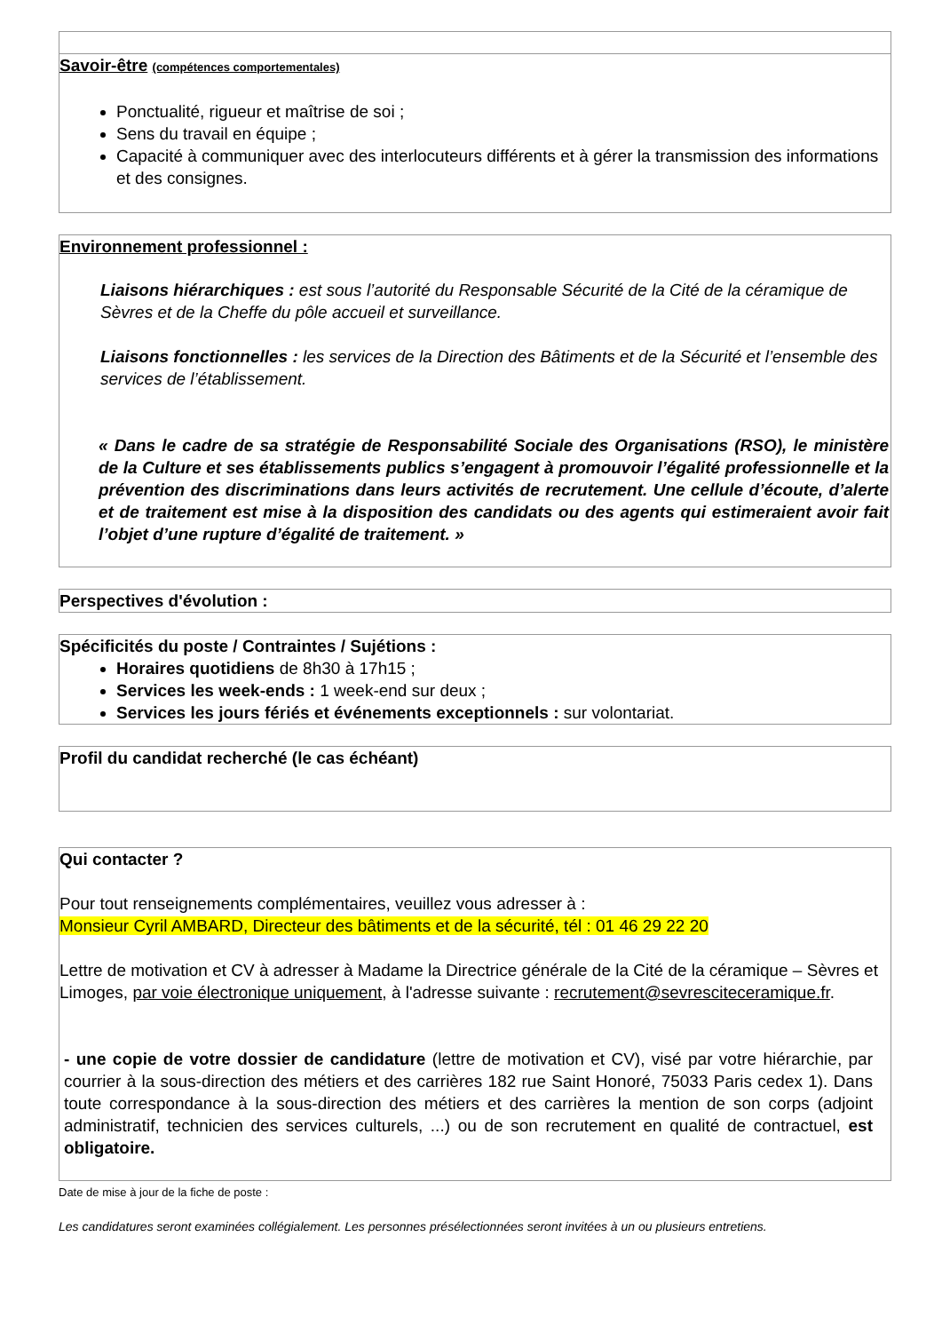Savoir-être (compétences comportementales)
Ponctualité, rigueur et maîtrise de soi ;
Sens du travail en équipe ;
Capacité à communiquer avec des interlocuteurs différents et à gérer la transmission des informations et des consignes.
Environnement professionnel :
Liaisons hiérarchiques : est sous l’autorité du Responsable Sécurité de la Cité de la céramique de Sèvres et de la Cheffe du pôle accueil et surveillance.
Liaisons fonctionnelles : les services de la Direction des Bâtiments et de la Sécurité et l’ensemble des services de l’établissement.
« Dans le cadre de sa stratégie de Responsabilité Sociale des Organisations (RSO), le ministère de la Culture et ses établissements publics s’engagent à promouvoir l’égalité professionnelle et la prévention des discriminations dans leurs activités de recrutement. Une cellule d’écoute, d’alerte et de traitement est mise à la disposition des candidats ou des agents qui estimeraient avoir fait l’objet d’une rupture d’égalité de traitement. »
Perspectives d'évolution :
Spécificités du poste / Contraintes / Sujétions :
Horaires quotidiens de 8h30 à 17h15 ;
Services les week-ends : 1 week-end sur deux ;
Services les jours fériés et événements exceptionnels : sur volontariat.
Profil du candidat recherché (le cas échéant)
Qui contacter ?
Pour tout renseignements complémentaires, veuillez vous adresser à :
Monsieur Cyril AMBARD, Directeur des bâtiments et de la sécurité, tél : 01 46 29 22 20
Lettre de motivation et CV à adresser à Madame la Directrice générale de la Cité de la céramique – Sèvres et Limoges, par voie électronique uniquement, à l'adresse suivante : recrutement@sevresciteceramique.fr.
- une copie de votre dossier de candidature (lettre de motivation et CV), visé par votre hiérarchie, par courrier à la sous-direction des métiers et des carrières 182 rue Saint Honoré, 75033 Paris cedex 1). Dans toute correspondance à la sous-direction des métiers et des carrières la mention de son corps (adjoint administratif, technicien des services culturels, ...) ou de son recrutement en qualité de contractuel, est obligatoire.
Date de mise à jour de la fiche de poste :
Les candidatures seront examinées collégialement. Les personnes présélectionnées seront invitées à un ou plusieurs entretiens.